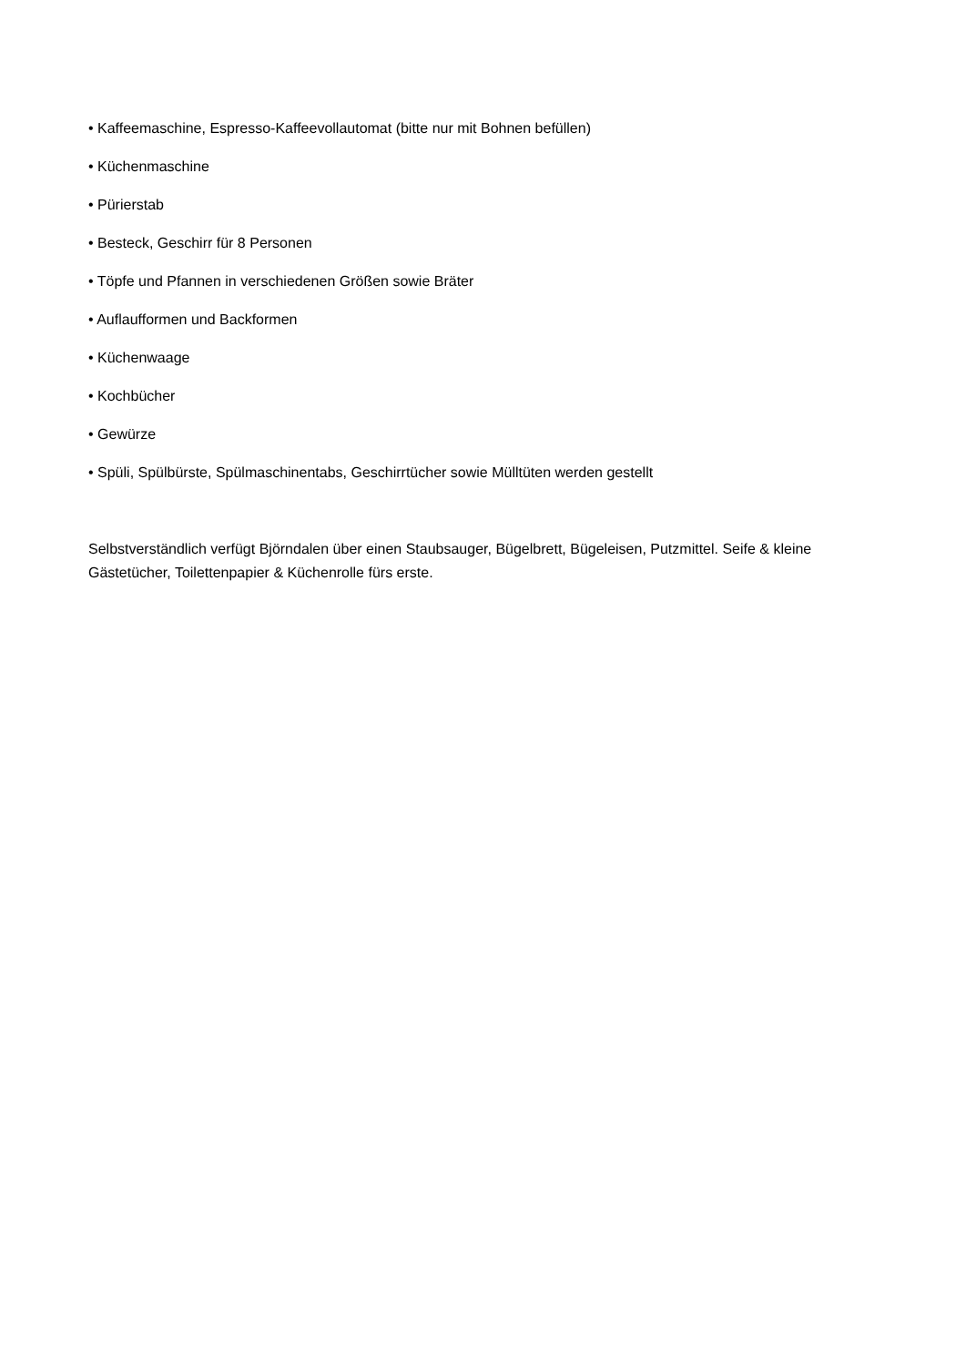• Kaffeemaschine, Espresso-Kaffeevollautomat (bitte nur mit Bohnen befüllen)
• Küchenmaschine
• Pürierstab
• Besteck, Geschirr für 8 Personen
• Töpfe und Pfannen in verschiedenen Größen sowie Bräter
• Auflaufformen und Backformen
• Küchenwaage
• Kochbücher
• Gewürze
• Spüli, Spülbürste, Spülmaschinentabs, Geschirrtücher sowie Mülltüten werden gestellt
Selbstverständlich verfügt Björndalen über einen Staubsauger, Bügelbrett, Bügeleisen, Putzmittel. Seife & kleine Gästetücher, Toilettenpapier & Küchenrolle fürs erste.